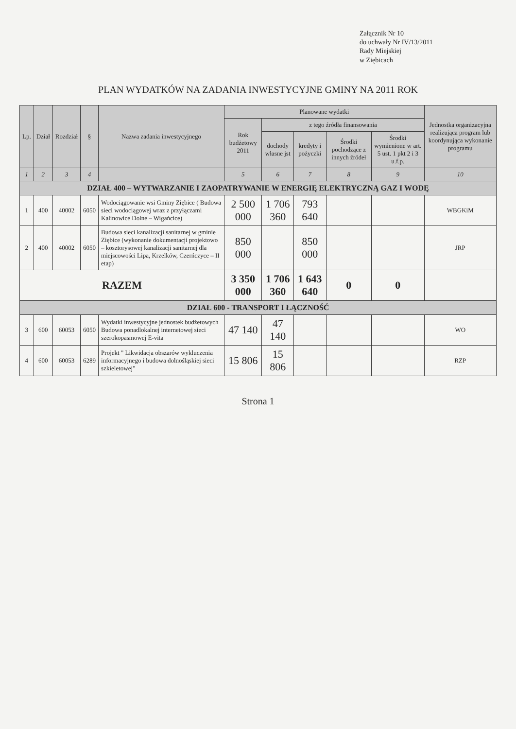Załącznik Nr 10
do uchwały Nr IV/13/2011
Rady Miejskiej
w Ziębicach
PLAN WYDATKÓW NA ZADANIA INWESTYCYJNE GMINY NA 2011 ROK
| Lp. | Dział | Rozdział | § | Nazwa zadania inwestycyjnego | Planowane wydatki | | | | | Jednostka organizacyjna realizująca program lub koordynująca wykonanie programu |
| --- | --- | --- | --- | --- | --- | --- | --- | --- | --- | --- |
| | | | | | Rok budżetowy 2011 | z tego źródła finansowania | | | | |
| | | | | | | dochody własne jst | kredyty i pożyczki | Środki pochodzące z innych źródeł | Środki wymienione w art. 5 ust. 1 pkt 2 i 3 u.f.p. | |
| 1 | 2 | 3 | 4 | | 5 | 6 | 7 | 8 | 9 | 10 |
| DZIAŁ 400 – WYTWARZANIE I ZAOPATRYWANIE W ENERGIĘ ELEKTRYCZNĄ GAZ I WODĘ | | | | | | | | | | |
| 1 | 400 | 40002 | 6050 | Wodociągowanie wsi Gminy Ziębice ( Budowa sieci wodociągowej wraz z przyłączami Kalinowice Dolne – Wigańcice) | 2 500 000 | 1 706 360 | 793 640 | | | WBGKiM |
| 2 | 400 | 40002 | 6050 | Budowa sieci kanalizacji sanitarnej w gminie Ziębice (wykonanie dokumentacji projektowo – kosztorysowej kanalizacji sanitarnej dla miejscowości Lipa, Krzelków, Czerńczyce – II etap) | 850 000 | | 850 000 | | | JRP |
| RAZEM | | | | | 3 350 000 | 1 706 360 | 1 643 640 | 0 | 0 | |
| DZIAŁ 600 - TRANSPORT I ŁĄCZNOŚĆ | | | | | | | | | | |
| 3 | 600 | 60053 | 6050 | Wydatki inwestycyjne jednostek budżetowych Budowa ponadlokalnej internetowej sieci szerokopasmowej E-vita | 47 140 | 47 140 | | | | WO |
| 4 | 600 | 60053 | 6289 | Projekt " Likwidacja obszarów wykluczenia informacyjnego i budowa dolnośląskiej sieci szkieletowej" | 15 806 | 15 806 | | | | RZP |
Strona 1